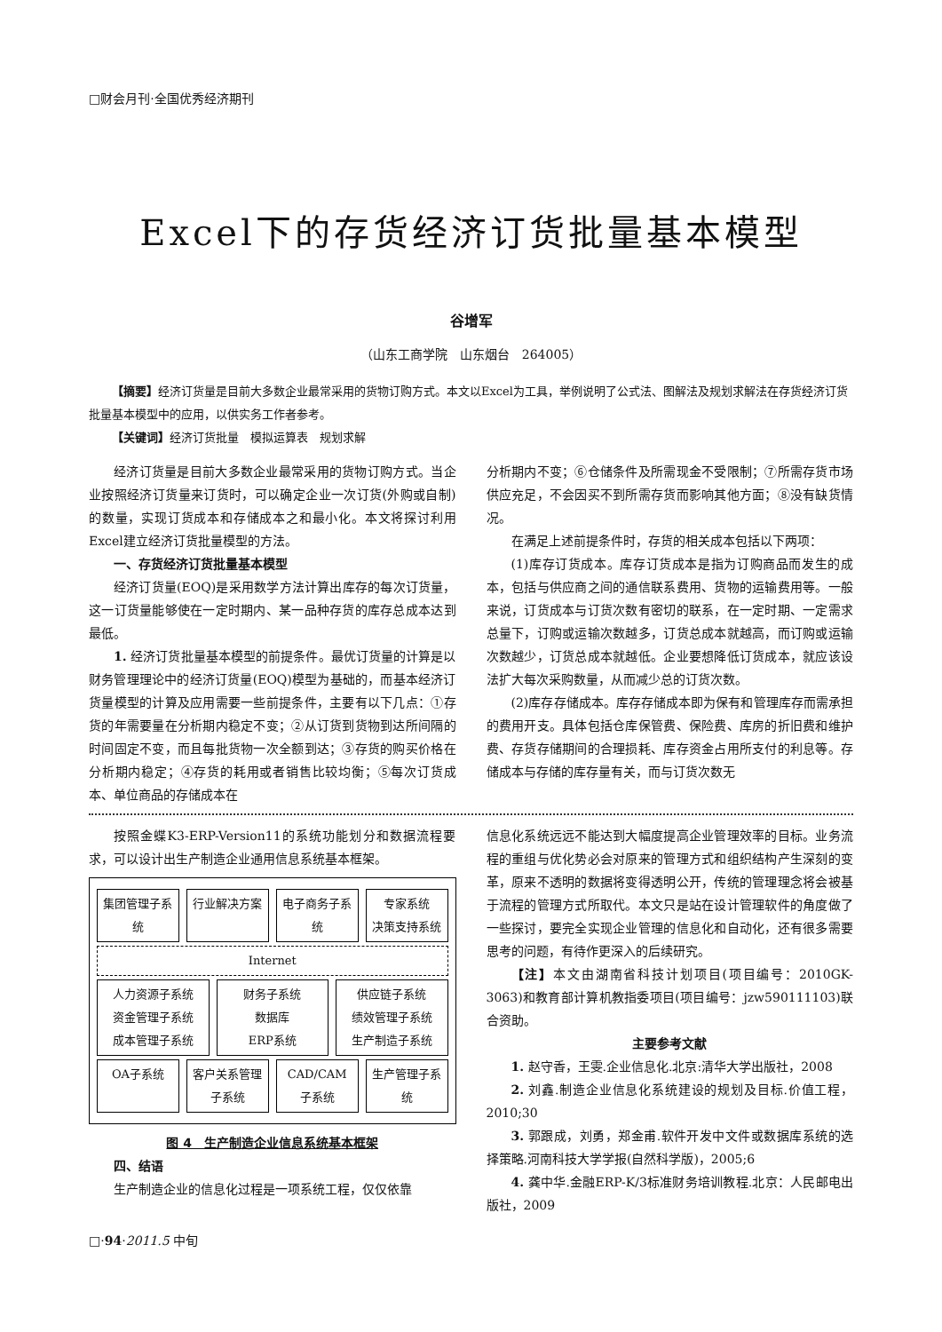□财会月刊·全国优秀经济期刊
Excel下的存货经济订货批量基本模型
谷增军
（山东工商学院　山东烟台　264005）
【摘要】经济订货量是目前大多数企业最常采用的货物订购方式。本文以Excel为工具，举例说明了公式法、图解法及规划求解法在存货经济订货批量基本模型中的应用，以供实务工作者参考。
【关键词】经济订货批量　模拟运算表　规划求解
经济订货量是目前大多数企业最常采用的货物订购方式。当企业按照经济订货量来订货时，可以确定企业一次订货(外购或自制)的数量，实现订货成本和存储成本之和最小化。本文将探讨利用Excel建立经济订货批量模型的方法。
一、存货经济订货批量基本模型
经济订货量(EOQ)是采用数学方法计算出库存的每次订货量，这一订货量能够使在一定时期内、某一品种存货的库存总成本达到最低。
1. 经济订货批量基本模型的前提条件。最优订货量的计算是以财务管理理论中的经济订货量(EOQ)模型为基础的，而基本经济订货量模型的计算及应用需要一些前提条件，主要有以下几点：①存货的年需要量在分析期内稳定不变；②从订货到货物到达所间隔的时间固定不变，而且每批货物一次全额到达；③存货的购买价格在分析期内稳定；④存货的耗用或者销售比较均衡；⑤每次订货成本、单位商品的存储成本在
分析期内不变；⑥仓储条件及所需现金不受限制；⑦所需存货市场供应充足，不会因买不到所需存货而影响其他方面；⑧没有缺货情况。
在满足上述前提条件时，存货的相关成本包括以下两项：
(1)库存订货成本。库存订货成本是指为订购商品而发生的成本，包括与供应商之间的通信联系费用、货物的运输费用等。一般来说，订货成本与订货次数有密切的联系，在一定时期、一定需求总量下，订购或运输次数越多，订货总成本就越高，而订购或运输次数越少，订货总成本就越低。企业要想降低订货成本，就应该设法扩大每次采购数量，从而减少总的订货次数。
(2)库存存储成本。库存存储成本即为保有和管理库存而需承担的费用开支。具体包括仓库保管费、保险费、库房的折旧费和维护费、存货存储期间的合理损耗、库存资金占用所支付的利息等。存储成本与存储的库存量有关，而与订货次数无
按照金蝶K3-ERP-Version11的系统功能划分和数据流程要求，可以设计出生产制造企业通用信息系统基本框架。
集团管理子系统 行业解决方案 电子商务子系统 专家系统
决策支持系统
Internet
人力资源子系统
资金管理子系统
成本管理子系统 财务子系统
数据库
ERP系统 供应链子系统
绩效管理子系统
生产制造子系统
OA子系统 客户关系管理子系统 CAD/CAM子系统 生产管理子系统
图 4　生产制造企业信息系统基本框架
四、结语
生产制造企业的信息化过程是一项系统工程，仅仅依靠
信息化系统远远不能达到大幅度提高企业管理效率的目标。业务流程的重组与优化势必会对原来的管理方式和组织结构产生深刻的变革，原来不透明的数据将变得透明公开，传统的管理理念将会被基于流程的管理方式所取代。本文只是站在设计管理软件的角度做了一些探讨，要完全实现企业管理的信息化和自动化，还有很多需要思考的问题，有待作更深入的后续研究。
【注】本文由湖南省科技计划项目(项目编号：2010GK-3063)和教育部计算机教指委项目(项目编号：jzw590111103)联合资助。
主要参考文献
1. 赵守香，王雯.企业信息化.北京:清华大学出版社，2008
2. 刘鑫.制造企业信息化系统建设的规划及目标.价值工程，2010;30
3. 郭跟成，刘勇，郑金甫.软件开发中文件或数据库系统的选择策略.河南科技大学学报(自然科学版)，2005;6
4. 龚中华.金融ERP-K/3标准财务培训教程.北京：人民邮电出版社，2009
□·94·2011.5 中旬